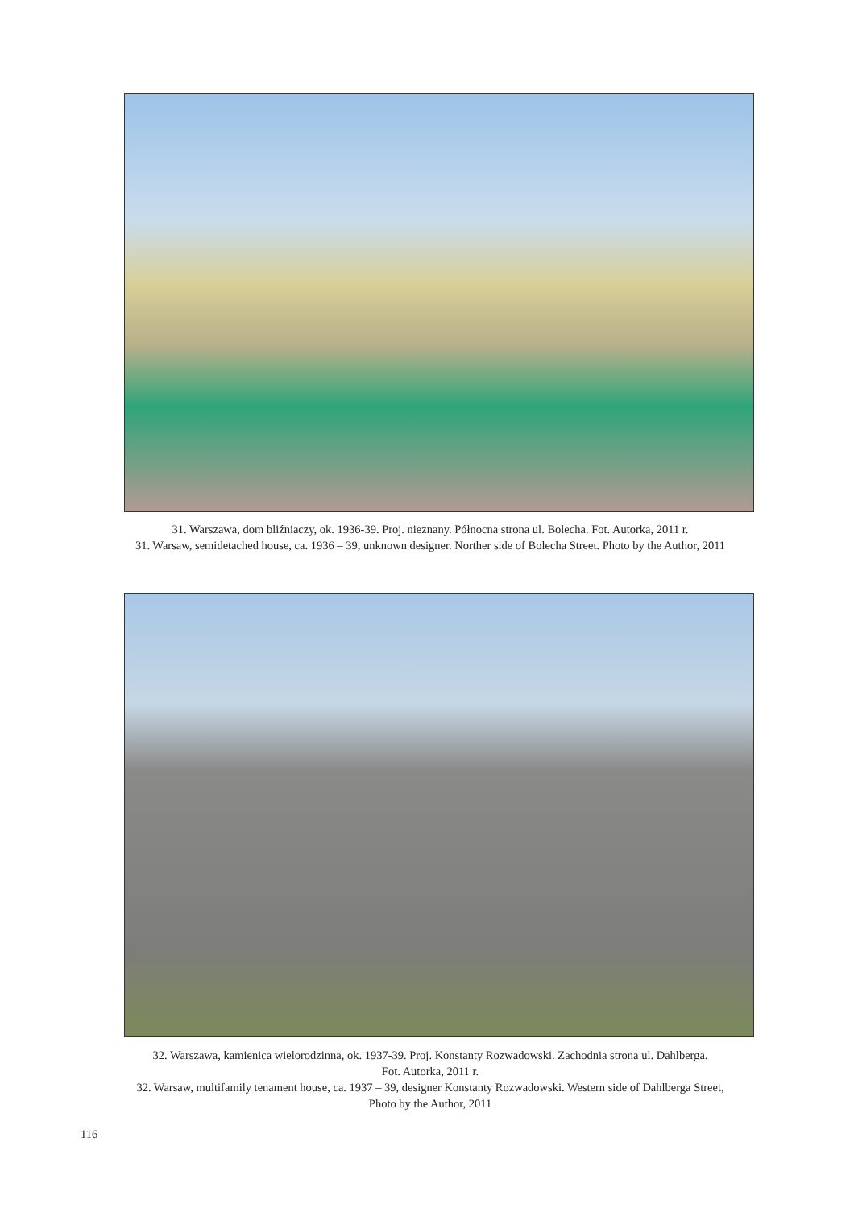31. Warszawa, dom bliźniaczy, ok. 1936-39. Proj. nieznany. Północna strona ul. Bolecha. Fot. Autorka, 2011 r.
31. Warsaw, semidetached house, ca. 1936 – 39, unknown designer. Norther side of Bolecha Street. Photo by the Author, 2011
32. Warszawa, kamienica wielorodzinna, ok. 1937-39. Proj. Konstanty Rozwadowski. Zachodnia strona ul. Dahlberga.
Fot. Autorka, 2011 r.
32. Warsaw, multifamily tenament house, ca. 1937 – 39, designer Konstanty Rozwadowski. Western side of Dahlberga Street,
Photo by the Author, 2011
116